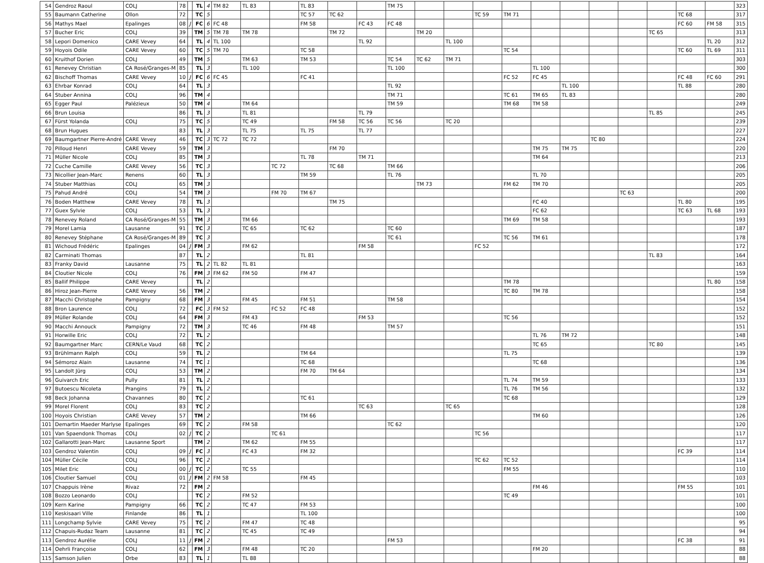| 54 | Gendroz Raoul | COLJ | 78 | | TL | 4 | TM 82 | TL 83 | | TL 83 | | | TM 75 | | | | | | | | | | | | 323 |
| 55 | Baumann Catherine | Ollon | 72 | | TC | 5 | | | | TC 57 | TC 62 | | | | | TC 59 | TM 71 | | | | | | TC 68 | | 317 |
| 56 | Mathys Mael | Epalinges | 08 | J | FC | 6 | FC 48 | | | FM 58 | | FC 43 | FC 48 | | | | | | | | | | FC 60 | FM 58 | 315 |
| 57 | Bucher Eric | COLJ | 39 | | TM | 5 | TM 78 | TM 78 | | | TM 72 | | | TM 20 | | | | | | | | TC 65 | | | 313 |
| 58 | Lepori Domenico | CARE Vevey | 64 | | TL | 4 | TL 100 | | | | | TL 92 | | | TL 100 | | | | | | | | | TL 20 | 312 |
| 59 | Hoyois Odile | CARE Vevey | 60 | | TC | 5 | TM 70 | | | TC 58 | | | | | | | TC 54 | | | | | | TC 60 | TL 69 | 311 |
| 60 | Kruithof Dorien | COLJ | 49 | | TM | 5 | | TM 63 | | TM 53 | | | TC 54 | TC 62 | TM 71 | | | | | | | | | | 303 |
| 61 | Renevey Christian | CA Rosé/Granges-M | 85 | | TL | 3 | | TL 100 | | | | | TL 100 | | | | | TL 100 | | | | | | | 300 |
| 62 | Bischoff Thomas | CARE Vevey | 10 | J | FC | 6 | FC 45 | | | FC 41 | | | | | | | FC 52 | FC 45 | | | | | FC 48 | FC 60 | 291 |
| 63 | Ehrbar Konrad | COLJ | 64 | | TL | 3 | | | | | | | TL 92 | | | | | | TL 100 | | | | TL 88 | | 280 |
| 64 | Stuber Annina | COLJ | 96 | | TM | 4 | | | | | | | TM 71 | | | | TC 61 | TM 65 | TL 83 | | | | | | 280 |
| 65 | Egger Paul | Palézieux | 50 | | TM | 4 | | TM 64 | | | | | TM 59 | | | | TM 68 | TM 58 | | | | | | | 249 |
| 66 | Brun Louisa | | 86 | | TL | 3 | | TL 81 | | | | TL 79 | | | | | | | | | | TL 85 | | | 245 |
| 67 | Fürst Yolanda | COLJ | 75 | | TC | 5 | | TC 49 | | | FM 58 | TC 56 | TC 56 | | TC 20 | | | | | | | | | | 239 |
| 68 | Brun Hugues | | 83 | | TL | 3 | | TL 75 | | TL 75 | | TL 77 | | | | | | | | | | | | | 227 |
| 69 | Baumgartner Pierre-André | CARE Vevey | 46 | | TC | 3 | TC 72 | TC 72 | | | | | | | | | | | | TC 80 | | | | | 224 |
| 70 | Pilloud Henri | CARE Vevey | 59 | | TM | 3 | | | | | FM 70 | | | | | | | TM 75 | TM 75 | | | | | | 220 |
| 71 | Müller Nicole | COLJ | 85 | | TM | 3 | | | | TL 78 | | TM 71 | | | | | | TM 64 | | | | | | | 213 |
| 72 | Cuche Camille | CARE Vevey | 56 | | TC | 3 | | | TC 72 | | TC 68 | | TM 66 | | | | | | | | | | | | 206 |
| 73 | Nicollier Jean-Marc | Renens | 60 | | TL | 3 | | | | TM 59 | | | TL 76 | | | | | TL 70 | | | | | | | 205 |
| 74 | Stuber Matthias | COLJ | 65 | | TM | 3 | | | | | | | | TM 73 | | | FM 62 | TM 70 | | | | | | | 205 |
| 75 | Pahud André | COLJ | 54 | | TM | 3 | | | FM 70 | TM 67 | | | | | | | | | | | TC 63 | | | | 200 |
| 76 | Boden Matthew | CARE Vevey | 78 | | TL | 3 | | | | | TM 75 | | | | | | | FC 40 | | | | | TL 80 | | 195 |
| 77 | Guex Sylvie | COLJ | 53 | | TL | 3 | | | | | | | | | | | | FC 62 | | | | | TC 63 | TL 68 | 193 |
| 78 | Renevey Roland | CA Rosé/Granges-M | 55 | | TM | 3 | | TM 66 | | | | | | | | | TM 69 | TM 58 | | | | | | | 193 |
| 79 | Morel Lamia | Lausanne | 91 | | TC | 3 | | TC 65 | | TC 62 | | | TC 60 | | | | | | | | | | | | 187 |
| 80 | Renevey Stéphane | CA Rosé/Granges-M | 89 | | TC | 3 | | | | | | | TC 61 | | | | TC 56 | TM 61 | | | | | | | 178 |
| 81 | Wichoud Frédéric | Epalinges | 04 | J | FM | 3 | | FM 62 | | | | FM 58 | | | | FC 52 | | | | | | | | | 172 |
| 82 | Carminati Thomas | | 87 | | TL | 2 | | | | TL 81 | | | | | | | | | | | | TL 83 | | | 164 |
| 83 | Franky David | Lausanne | 75 | | TL | 2 | TL 82 | TL 81 | | | | | | | | | | | | | | | | | 163 |
| 84 | Cloutier Nicole | COLJ | 76 | | FM | 3 | FM 62 | FM 50 | | FM 47 | | | | | | | | | | | | | | | 159 |
| 85 | Ballif Philippe | CARE Vevey | | | TL | 2 | | | | | | | | | | | TM 78 | | | | | | | TL 80 | 158 |
| 86 | Hiroz Jean-Pierre | CARE Vevey | 56 | | TM | 2 | | | | | | | | | | | TC 80 | TM 78 | | | | | | | 158 |
| 87 | Macchi Christophe | Pampigny | 68 | | FM | 3 | | FM 45 | | FM 51 | | | TM 58 | | | | | | | | | | | | 154 |
| 88 | Bron Laurence | COLJ | 72 | | FC | 3 | FM 52 | | FC 52 | FC 48 | | | | | | | | | | | | | | | 152 |
| 89 | Müller Rolande | COLJ | 64 | | FM | 3 | | FM 43 | | | | FM 53 | | | | | TC 56 | | | | | | | | 152 |
| 90 | Macchi Annouck | Pampigny | 72 | | TM | 3 | | TC 46 | | FM 48 | | | TM 57 | | | | | | | | | | | | 151 |
| 91 | Horwille Eric | COLJ | 72 | | TL | 2 | | | | | | | | | | | | TL 76 | TM 72 | | | | | | 148 |
| 92 | Baumgartner Marc | CERN/Le Vaud | 68 | | TC | 2 | | | | | | | | | | | | TC 65 | | | | TC 80 | | | 145 |
| 93 | Brühlmann Ralph | COLJ | 59 | | TL | 2 | | | | TM 64 | | | | | | | TL 75 | | | | | | | | 139 |
| 94 | Sémoroz Alain | Lausanne | 74 | | TC | 1 | | | | TC 68 | | | | | | | | TC 68 | | | | | | | 136 |
| 95 | Landolt Jürg | COLJ | 53 | | TM | 2 | | | | FM 70 | TM 64 | | | | | | | | | | | | | | 134 |
| 96 | Guivarch Eric | Pully | 81 | | TL | 2 | | | | | | | | | | | TL 74 | TM 59 | | | | | | | 133 |
| 97 | Butoescu Nicoleta | Prangins | 79 | | TL | 2 | | | | | | | | | | | TL 76 | TM 56 | | | | | | | 132 |
| 98 | Beck Johanna | Chavannes | 80 | | TC | 2 | | | | TC 61 | | | | | | | TC 68 | | | | | | | | 129 |
| 99 | Morel Florent | COLJ | 83 | | TC | 2 | | | | | | TC 63 | | | TC 65 | | | | | | | | | | 128 |
| 100 | Hoyois Christian | CARE Vevey | 57 | | TM | 2 | | | | TM 66 | | | | | | | | TM 60 | | | | | | | 126 |
| 101 | Demartin Maeder Marlyse | Epalinges | 69 | | TC | 2 | | FM 58 | | | | | TC 62 | | | | | | | | | | | | 120 |
| 101 | Van Spaendonk Thomas | COLJ | 02 | J | TC | 2 | | | TC 61 | | | | | | | TC 56 | | | | | | | | | 117 |
| 102 | Gallarotti Jean-Marc | Lausanne Sport | | | TM | 2 | | TM 62 | | FM 55 | | | | | | | | | | | | | | | 117 |
| 103 | Gendroz Valentin | COLJ | 09 | J | FC | 3 | | FC 43 | | FM 32 | | | | | | | | | | | | | FC 39 | | 114 |
| 104 | Müller Cécile | COLJ | 96 | | TC | 2 | | | | | | | | | | TC 62 | TC 52 | | | | | | | | 114 |
| 105 | Milet Eric | COLJ | 00 | J | TC | 2 | | TC 55 | | | | | | | | | FM 55 | | | | | | | | 110 |
| 106 | Cloutier Samuel | COLJ | 01 | J | FM | 2 | FM 58 | | | FM 45 | | | | | | | | | | | | | | | 103 |
| 107 | Chappuis Irène | Rivaz | 72 | | FM | 2 | | | | | | | | | | | | FM 46 | | | | | FM 55 | | 101 |
| 108 | Bozzo Leonardo | COLJ | | | TC | 2 | | FM 52 | | | | | | | | | TC 49 | | | | | | | | 101 |
| 109 | Kern Karine | Pampigny | 66 | | TC | 2 | | TC 47 | | FM 53 | | | | | | | | | | | | | | | 100 |
| 110 | Keskisaari Ville | Finlande | 86 | | TL | 1 | | | | TL 100 | | | | | | | | | | | | | | | 100 |
| 111 | Longchamp Sylvie | CARE Vevey | 75 | | TC | 2 | | FM 47 | | TC 48 | | | | | | | | | | | | | | | 95 |
| 112 | Chapuis-Rudaz Team | Lausanne | 81 | | TC | 2 | | TC 45 | | TC 49 | | | | | | | | | | | | | | | 94 |
| 113 | Gendroz Aurélie | COLJ | 11 | J | FM | 2 | | | | | | | FM 53 | | | | | | | | | | FC 38 | | 91 |
| 114 | Oehrli Françoise | COLJ | 62 | | FM | 3 | | FM 48 | | TC 20 | | | | | | | | FM 20 | | | | | | | 88 |
| 115 | Samson Julien | Orbe | 83 | | TL | 1 | | TL 88 | | | | | | | | | | | | | | | | | 88 |